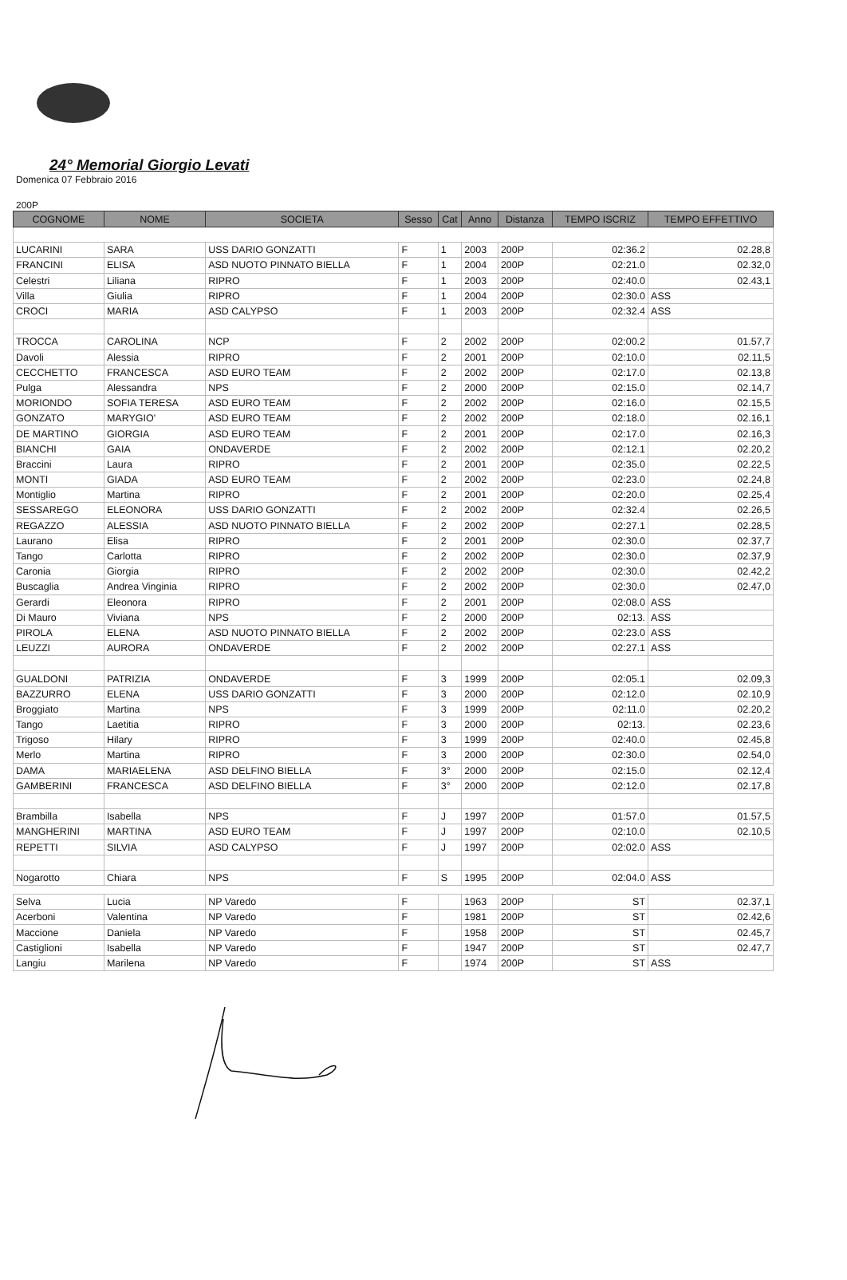24° Memorial Giorgio Levati
Domenica 07 Febbraio 2016
200P
| COGNOME | NOME | SOCIETA | Sesso | Cat | Anno | Distanza | TEMPO ISCRIZ | TEMPO EFFETTIVO |
| --- | --- | --- | --- | --- | --- | --- | --- | --- |
| LUCARINI | SARA | USS DARIO GONZATTI | F | 1 | 2003 | 200P | 02:36.2 | 02.28,8 |
| FRANCINI | ELISA | ASD NUOTO PINNATO BIELLA | F | 1 | 2004 | 200P | 02:21.0 | 02.32,0 |
| Celestri | Liliana | RIPRO | F | 1 | 2003 | 200P | 02:40.0 | 02.43,1 |
| Villa | Giulia | RIPRO | F | 1 | 2004 | 200P | 02:30.0 | ASS |
| CROCI | MARIA | ASD CALYPSO | F | 1 | 2003 | 200P | 02:32.4 | ASS |
| TROCCA | CAROLINA | NCP | F | 2 | 2002 | 200P | 02:00.2 | 01.57,7 |
| Davoli | Alessia | RIPRO | F | 2 | 2001 | 200P | 02:10.0 | 02.11,5 |
| CECCHETTO | FRANCESCA | ASD EURO TEAM | F | 2 | 2002 | 200P | 02:17.0 | 02.13,8 |
| Pulga | Alessandra | NPS | F | 2 | 2000 | 200P | 02:15.0 | 02.14,7 |
| MORIONDO | SOFIA TERESA | ASD EURO TEAM | F | 2 | 2002 | 200P | 02:16.0 | 02.15,5 |
| GONZATO | MARYGIO' | ASD EURO TEAM | F | 2 | 2002 | 200P | 02:18.0 | 02.16,1 |
| DE MARTINO | GIORGIA | ASD EURO TEAM | F | 2 | 2001 | 200P | 02:17.0 | 02.16,3 |
| BIANCHI | GAIA | ONDAVERDE | F | 2 | 2002 | 200P | 02:12.1 | 02.20,2 |
| Braccini | Laura | RIPRO | F | 2 | 2001 | 200P | 02:35.0 | 02.22,5 |
| MONTI | GIADA | ASD EURO TEAM | F | 2 | 2002 | 200P | 02:23.0 | 02.24,8 |
| Montiglio | Martina | RIPRO | F | 2 | 2001 | 200P | 02:20.0 | 02.25,4 |
| SESSAREGO | ELEONORA | USS DARIO GONZATTI | F | 2 | 2002 | 200P | 02:32.4 | 02.26,5 |
| REGAZZO | ALESSIA | ASD NUOTO PINNATO BIELLA | F | 2 | 2002 | 200P | 02:27.1 | 02.28,5 |
| Laurano | Elisa | RIPRO | F | 2 | 2001 | 200P | 02:30.0 | 02.37,7 |
| Tango | Carlotta | RIPRO | F | 2 | 2002 | 200P | 02:30.0 | 02.37,9 |
| Caronia | Giorgia | RIPRO | F | 2 | 2002 | 200P | 02:30.0 | 02.42,2 |
| Buscaglia | Andrea Vinginia | RIPRO | F | 2 | 2002 | 200P | 02:30.0 | 02.47,0 |
| Gerardi | Eleonora | RIPRO | F | 2 | 2001 | 200P | 02:08.0 | ASS |
| Di Mauro | Viviana | NPS | F | 2 | 2000 | 200P | 02:13. | ASS |
| PIROLA | ELENA | ASD NUOTO PINNATO BIELLA | F | 2 | 2002 | 200P | 02:23.0 | ASS |
| LEUZZI | AURORA | ONDAVERDE | F | 2 | 2002 | 200P | 02:27.1 | ASS |
| GUALDONI | PATRIZIA | ONDAVERDE | F | 3 | 1999 | 200P | 02:05.1 | 02.09,3 |
| BAZZURRO | ELENA | USS DARIO GONZATTI | F | 3 | 2000 | 200P | 02:12.0 | 02.10,9 |
| Broggiato | Martina | NPS | F | 3 | 1999 | 200P | 02:11.0 | 02.20,2 |
| Tango | Laetitia | RIPRO | F | 3 | 2000 | 200P | 02:13. | 02.23,6 |
| Trigoso | Hilary | RIPRO | F | 3 | 1999 | 200P | 02:40.0 | 02.45,8 |
| Merlo | Martina | RIPRO | F | 3 | 2000 | 200P | 02:30.0 | 02.54,0 |
| DAMA | MARIAELENA | ASD DELFINO BIELLA | F | 3° | 2000 | 200P | 02:15.0 | 02.12,4 |
| GAMBERINI | FRANCESCA | ASD DELFINO BIELLA | F | 3° | 2000 | 200P | 02:12.0 | 02.17,8 |
| Brambilla | Isabella | NPS | F | J | 1997 | 200P | 01:57.0 | 01.57,5 |
| MANGHERINI | MARTINA | ASD EURO TEAM | F | J | 1997 | 200P | 02:10.0 | 02.10,5 |
| REPETTI | SILVIA | ASD CALYPSO | F | J | 1997 | 200P | 02:02.0 | ASS |
| Nogarotto | Chiara | NPS | F | S | 1995 | 200P | 02:04.0 | ASS |
| Selva | Lucia | NP Varedo | F | | 1963 | 200P | ST | 02.37,1 |
| Acerboni | Valentina | NP Varedo | F | | 1981 | 200P | ST | 02.42,6 |
| Maccione | Daniela | NP Varedo | F | | 1958 | 200P | ST | 02.45,7 |
| Castiglioni | Isabella | NP Varedo | F | | 1947 | 200P | ST | 02.47,7 |
| Langiu | Marilena | NP Varedo | F | | 1974 | 200P | ST | ASS |